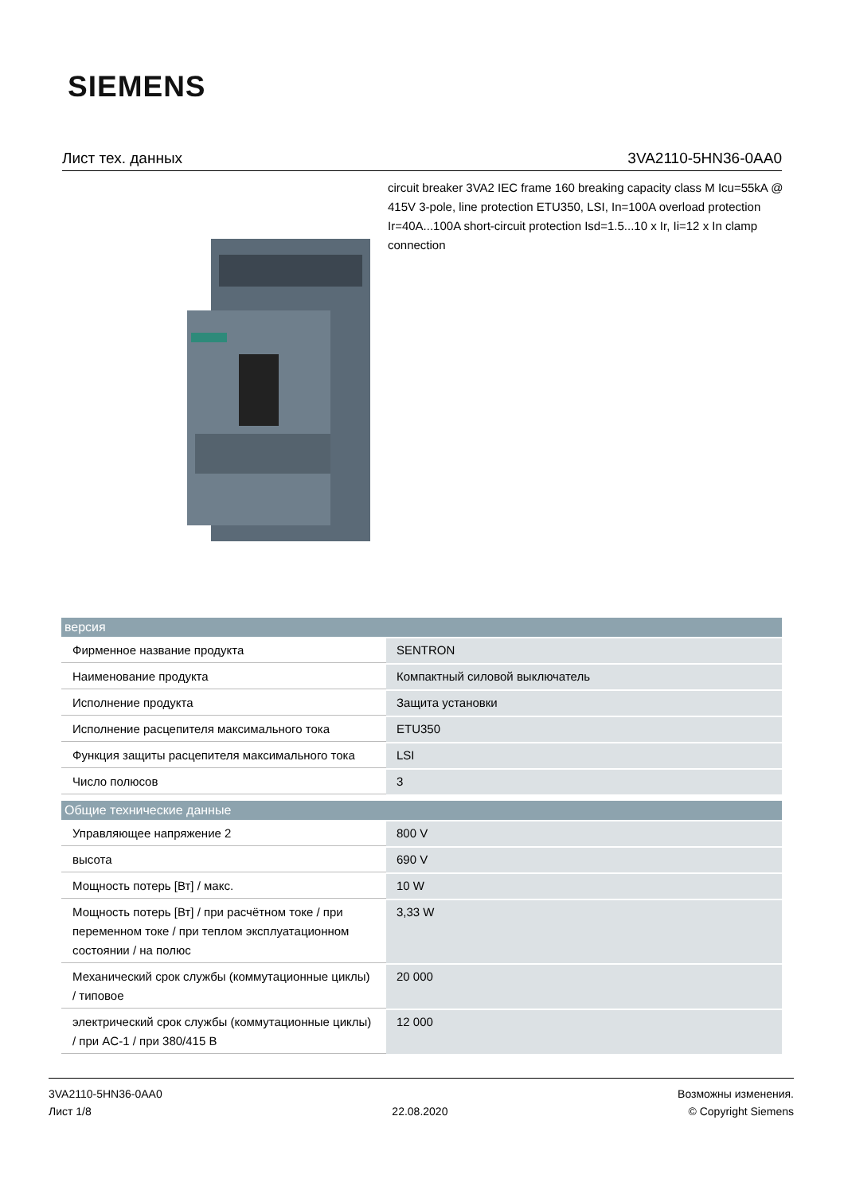SIEMENS
Лист тех. данных 3VA2110-5HN36-0AA0
circuit breaker 3VA2 IEC frame 160 breaking capacity class M Icu=55kA @ 415V 3-pole, line protection ETU350, LSI, In=100A overload protection Ir=40A...100A short-circuit protection Isd=1.5...10 x Ir, Ii=12 x In clamp connection
| версия | |
| --- | --- |
| Фирменное название продукта | SENTRON |
| Наименование продукта | Компактный силовой выключатель |
| Исполнение продукта | Защита установки |
| Исполнение расцепителя максимального тока | ETU350 |
| Функция защиты расцепителя максимального тока | LSI |
| Число полюсов | 3 |
| Общие технические данные | |
| Управляющее напряжение 2 | 800 V |
| высота | 690 V |
| Мощность потерь [Вт] / макс. | 10 W |
| Мощность потерь [Вт] / при расчётном токе / при переменном токе / при теплом эксплуатационном состоянии / на полюс | 3,33 W |
| Механический срок службы (коммутационные циклы) / типовое | 20 000 |
| электрический срок службы (коммутационные циклы) / при AC-1 / при 380/415 В | 12 000 |
3VA2110-5HN36-0AA0
Лист 1/8
22.08.2020
Возможны изменения.
© Copyright Siemens